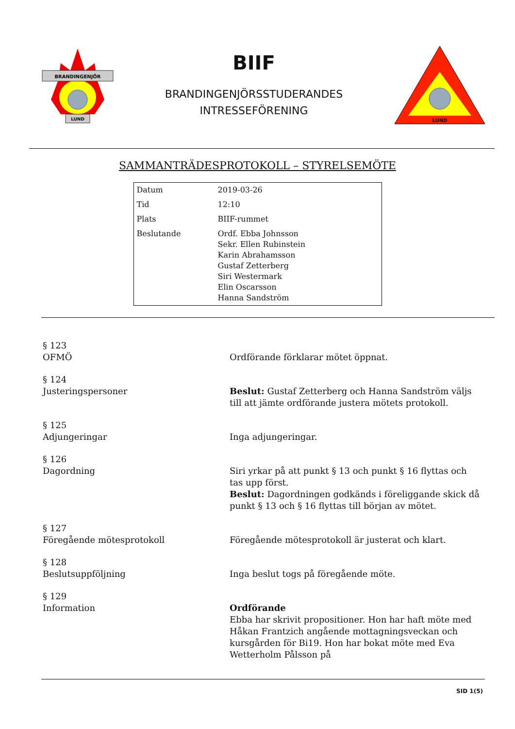BRANDINGENJÖR
LUND
BIIF
BRANDINGENJÖRSSTUDERANDES
INTRESSEFÖRENING
LUND
SAMMANTRÄDESPROTOKOLL – STYRELSEMÖTE
| Datum | 2019-03-26 |
| Tid | 12:10 |
| Plats | BIIF-rummet |
| Beslutande | Ordf. Ebba Johnsson Sekr. Ellen Rubinstein Karin Abrahamsson Gustaf Zetterberg Siri Westermark Elin Oscarsson Hanna Sandström |
| § 123 OFMÖ | Ordförande förklarar mötet öppnat. |
| § 124 Justeringspersoner | Beslut: Gustaf Zetterberg och Hanna Sandström väljs till att jämte ordförande justera mötets protokoll. |
| § 125 Adjungeringar | Inga adjungeringar. |
| § 126 Dagordning | Siri yrkar på att punkt § 13 och punkt § 16 flyttas och tas upp först. Beslut: Dagordningen godkänds i föreliggande skick då punkt § 13 och § 16 flyttas till början av mötet. |
| § 127 Föregående mötesprotokoll | Föregående mötesprotokoll är justerat och klart. |
| § 128 Beslutsuppföljning | Inga beslut togs på föregående möte. |
| § 129 Information | Ordförande Ebba har skrivit propositioner. Hon har haft möte med Håkan Frantzich angående mottagningsveckan och kursgården för Bi19. Hon har bokat möte med Eva Wetterholm Pålsson på |
SID 1(5)